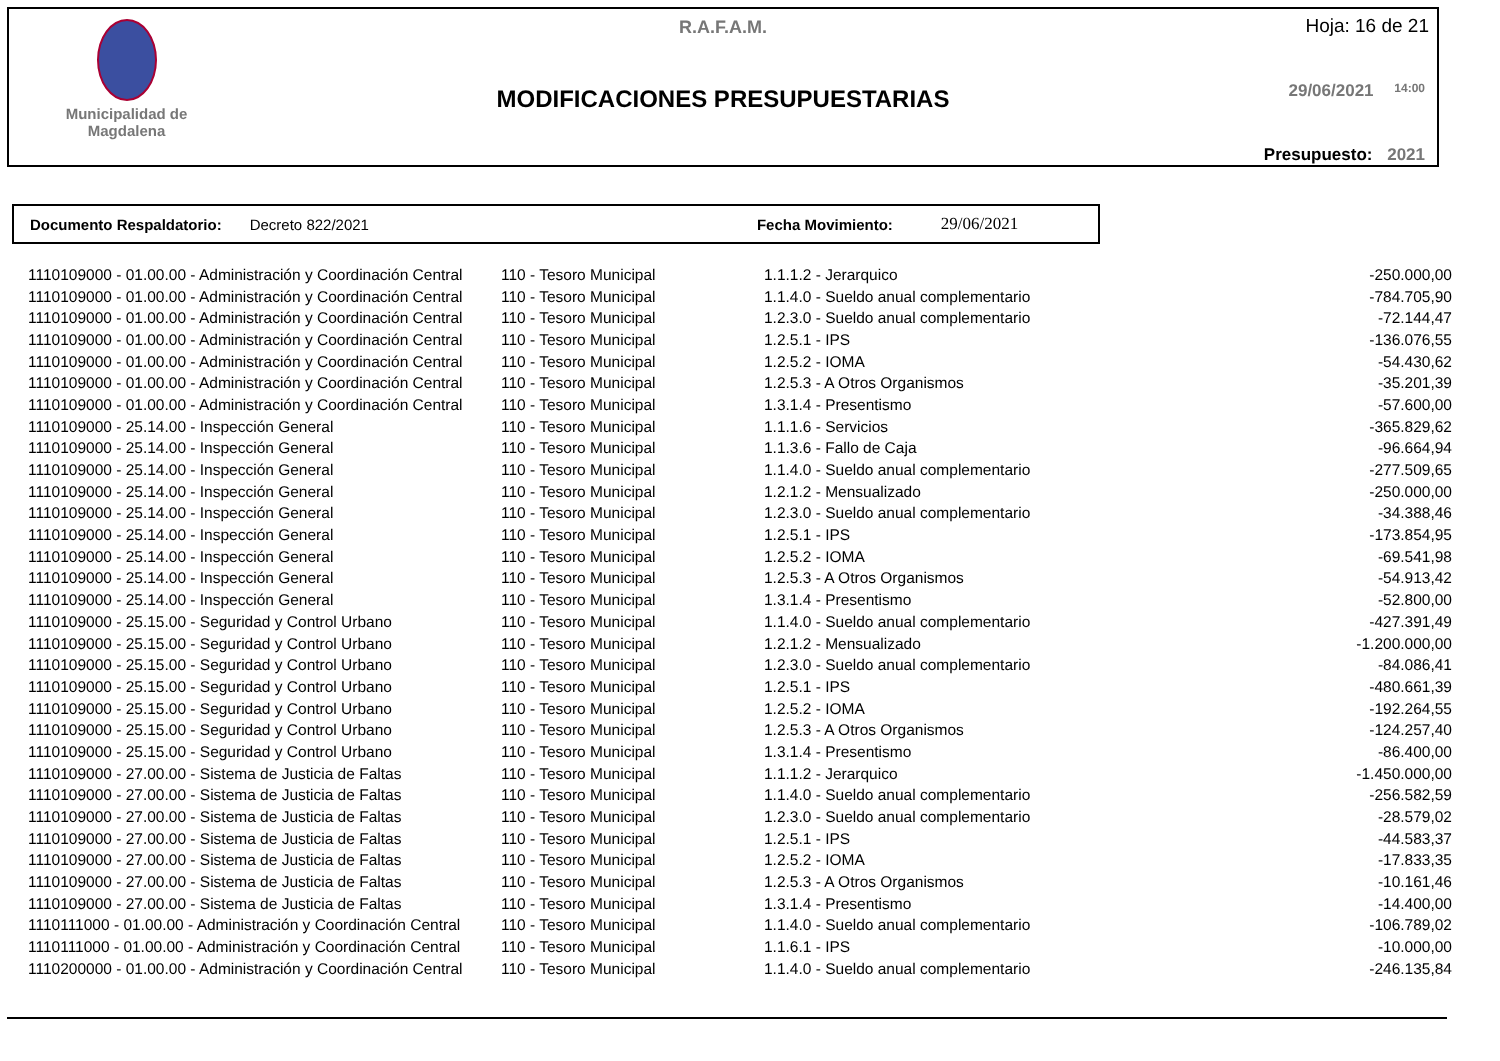Municipalidad de
Magdalena
R.A.F.A.M. Hoja: 16 de 21
MODIFICACIONES PRESUPUESTARIAS 29/06/2021 14:00
Presupuesto: 2021
Documento Respaldatorio: Decreto 822/2021 Fecha Movimiento: 29/06/2021
| 1110109000 - 01.00.00 - Administración y Coordinación Central | 110 - Tesoro Municipal | 1.1.1.2 - Jerarquico | -250.000,00 |
| 1110109000 - 01.00.00 - Administración y Coordinación Central | 110 - Tesoro Municipal | 1.1.4.0 - Sueldo anual complementario | -784.705,90 |
| 1110109000 - 01.00.00 - Administración y Coordinación Central | 110 - Tesoro Municipal | 1.2.3.0 - Sueldo anual complementario | -72.144,47 |
| 1110109000 - 01.00.00 - Administración y Coordinación Central | 110 - Tesoro Municipal | 1.2.5.1 - IPS | -136.076,55 |
| 1110109000 - 01.00.00 - Administración y Coordinación Central | 110 - Tesoro Municipal | 1.2.5.2 - IOMA | -54.430,62 |
| 1110109000 - 01.00.00 - Administración y Coordinación Central | 110 - Tesoro Municipal | 1.2.5.3 - A Otros Organismos | -35.201,39 |
| 1110109000 - 01.00.00 - Administración y Coordinación Central | 110 - Tesoro Municipal | 1.3.1.4 - Presentismo | -57.600,00 |
| 1110109000 - 25.14.00 - Inspección General | 110 - Tesoro Municipal | 1.1.1.6 - Servicios | -365.829,62 |
| 1110109000 - 25.14.00 - Inspección General | 110 - Tesoro Municipal | 1.1.3.6 - Fallo de Caja | -96.664,94 |
| 1110109000 - 25.14.00 - Inspección General | 110 - Tesoro Municipal | 1.1.4.0 - Sueldo anual complementario | -277.509,65 |
| 1110109000 - 25.14.00 - Inspección General | 110 - Tesoro Municipal | 1.2.1.2 - Mensualizado | -250.000,00 |
| 1110109000 - 25.14.00 - Inspección General | 110 - Tesoro Municipal | 1.2.3.0 - Sueldo anual complementario | -34.388,46 |
| 1110109000 - 25.14.00 - Inspección General | 110 - Tesoro Municipal | 1.2.5.1 - IPS | -173.854,95 |
| 1110109000 - 25.14.00 - Inspección General | 110 - Tesoro Municipal | 1.2.5.2 - IOMA | -69.541,98 |
| 1110109000 - 25.14.00 - Inspección General | 110 - Tesoro Municipal | 1.2.5.3 - A Otros Organismos | -54.913,42 |
| 1110109000 - 25.14.00 - Inspección General | 110 - Tesoro Municipal | 1.3.1.4 - Presentismo | -52.800,00 |
| 1110109000 - 25.15.00 - Seguridad y Control Urbano | 110 - Tesoro Municipal | 1.1.4.0 - Sueldo anual complementario | -427.391,49 |
| 1110109000 - 25.15.00 - Seguridad y Control Urbano | 110 - Tesoro Municipal | 1.2.1.2 - Mensualizado | -1.200.000,00 |
| 1110109000 - 25.15.00 - Seguridad y Control Urbano | 110 - Tesoro Municipal | 1.2.3.0 - Sueldo anual complementario | -84.086,41 |
| 1110109000 - 25.15.00 - Seguridad y Control Urbano | 110 - Tesoro Municipal | 1.2.5.1 - IPS | -480.661,39 |
| 1110109000 - 25.15.00 - Seguridad y Control Urbano | 110 - Tesoro Municipal | 1.2.5.2 - IOMA | -192.264,55 |
| 1110109000 - 25.15.00 - Seguridad y Control Urbano | 110 - Tesoro Municipal | 1.2.5.3 - A Otros Organismos | -124.257,40 |
| 1110109000 - 25.15.00 - Seguridad y Control Urbano | 110 - Tesoro Municipal | 1.3.1.4 - Presentismo | -86.400,00 |
| 1110109000 - 27.00.00 - Sistema de Justicia de Faltas | 110 - Tesoro Municipal | 1.1.1.2 - Jerarquico | -1.450.000,00 |
| 1110109000 - 27.00.00 - Sistema de Justicia de Faltas | 110 - Tesoro Municipal | 1.1.4.0 - Sueldo anual complementario | -256.582,59 |
| 1110109000 - 27.00.00 - Sistema de Justicia de Faltas | 110 - Tesoro Municipal | 1.2.3.0 - Sueldo anual complementario | -28.579,02 |
| 1110109000 - 27.00.00 - Sistema de Justicia de Faltas | 110 - Tesoro Municipal | 1.2.5.1 - IPS | -44.583,37 |
| 1110109000 - 27.00.00 - Sistema de Justicia de Faltas | 110 - Tesoro Municipal | 1.2.5.2 - IOMA | -17.833,35 |
| 1110109000 - 27.00.00 - Sistema de Justicia de Faltas | 110 - Tesoro Municipal | 1.2.5.3 - A Otros Organismos | -10.161,46 |
| 1110109000 - 27.00.00 - Sistema de Justicia de Faltas | 110 - Tesoro Municipal | 1.3.1.4 - Presentismo | -14.400,00 |
| 1110111000 - 01.00.00 - Administración y Coordinación Central | 110 - Tesoro Municipal | 1.1.4.0 - Sueldo anual complementario | -106.789,02 |
| 1110111000 - 01.00.00 - Administración y Coordinación Central | 110 - Tesoro Municipal | 1.1.6.1 - IPS | -10.000,00 |
| 1110200000 - 01.00.00 - Administración y Coordinación Central | 110 - Tesoro Municipal | 1.1.4.0 - Sueldo anual complementario | -246.135,84 |